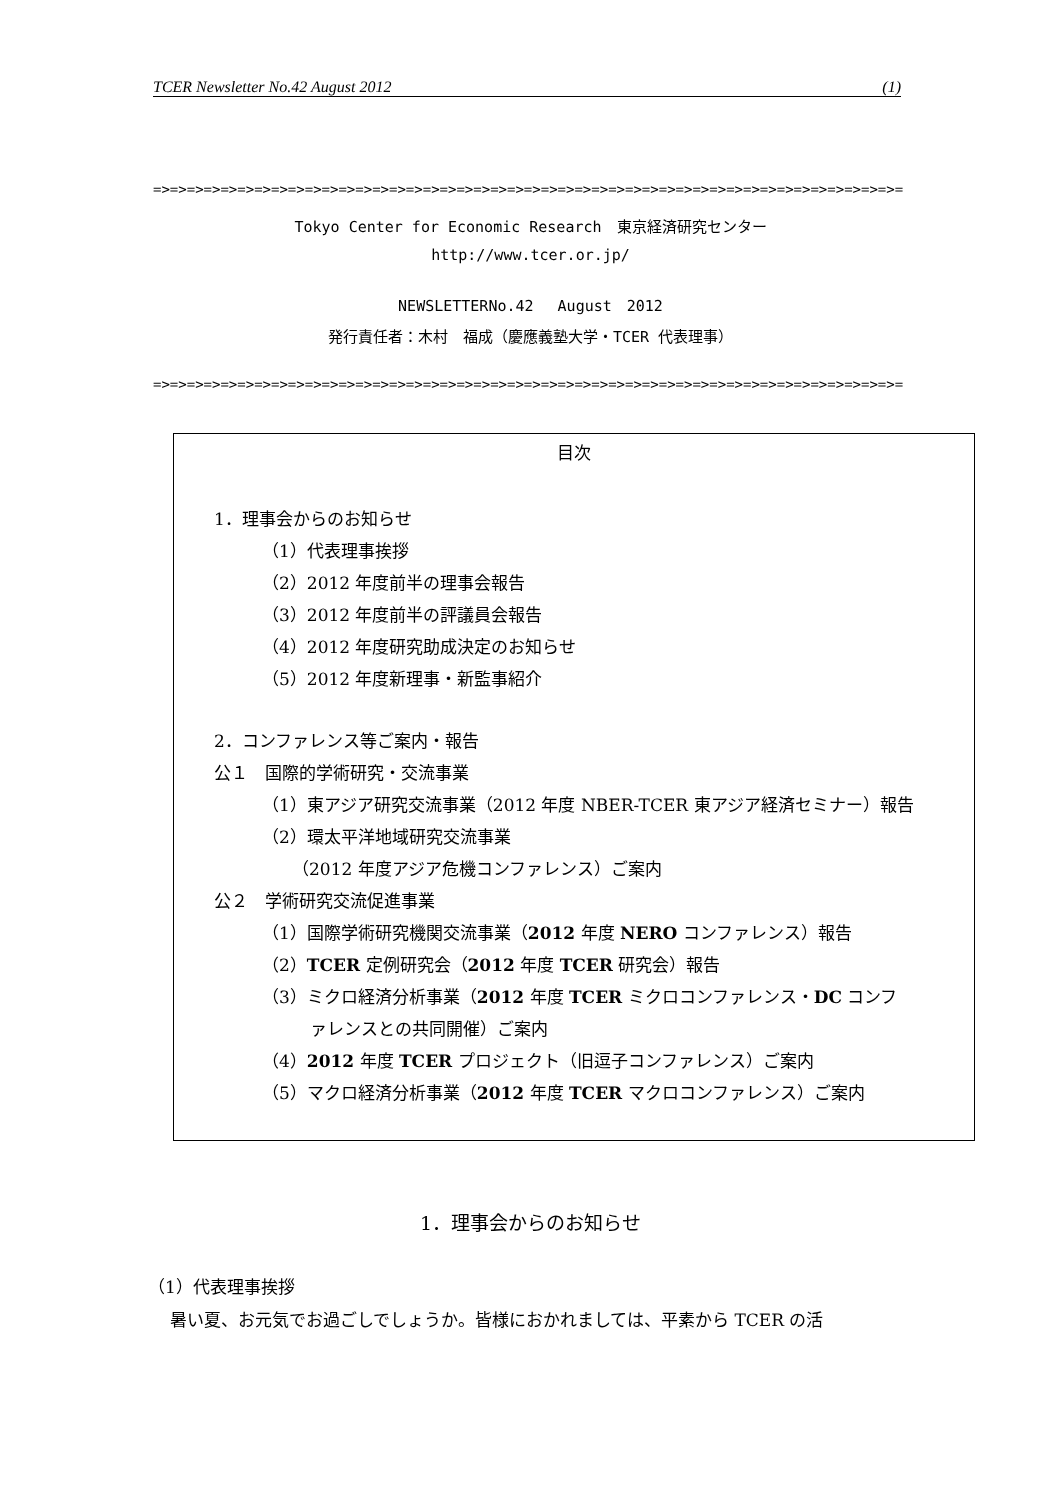TCER Newsletter No.42 August 2012 (1)
=>=>=>=>=>=>=>=>=>=>=>=>=>=>=>=>=>=>=>=>=>=>=>=>=>=>=>=>=>=>=>=>=>=>=>=>=>=>=>=>=>=>=>=>=>
Tokyo Center for Economic Research　東京経済研究センター
http://www.tcer.or.jp/
NEWSLETTERNo.42　 August　2012
発行責任者：木村　福成（慶應義塾大学・TCER 代表理事）
=>=>=>=>=>=>=>=>=>=>=>=>=>=>=>=>=>=>=>=>=>=>=>=>=>=>=>=>=>=>=>=>=>=>=>=>=>=>=>=>=>=>=>=>=>
目次
1．理事会からのお知らせ
（1）代表理事挨拶
（2）2012 年度前半の理事会報告
（3）2012 年度前半の評議員会報告
（4）2012 年度研究助成決定のお知らせ
（5）2012 年度新理事・新監事紹介
2．コンファレンス等ご案内・報告
公１　国際的学術研究・交流事業
（1）東アジア研究交流事業（2012 年度 NBER-TCER 東アジア経済セミナー）報告
（2）環太平洋地域研究交流事業
（2012 年度アジア危機コンファレンス）ご案内
公２　学術研究交流促進事業
（1）国際学術研究機関交流事業（2012 年度 NERO コンファレンス）報告
（2）TCER 定例研究会（2012 年度 TCER 研究会）報告
（3）ミクロ経済分析事業（2012 年度 TCER ミクロコンファレンス・DC コンフ
ァレンスとの共同開催）ご案内
（4）2012 年度 TCER プロジェクト（旧逗子コンファレンス）ご案内
（5）マクロ経済分析事業（2012 年度 TCER マクロコンファレンス）ご案内
1．理事会からのお知らせ
（1）代表理事挨拶
暑い夏、お元気でお過ごしでしょうか。皆様におかれましては、平素から TCER の活